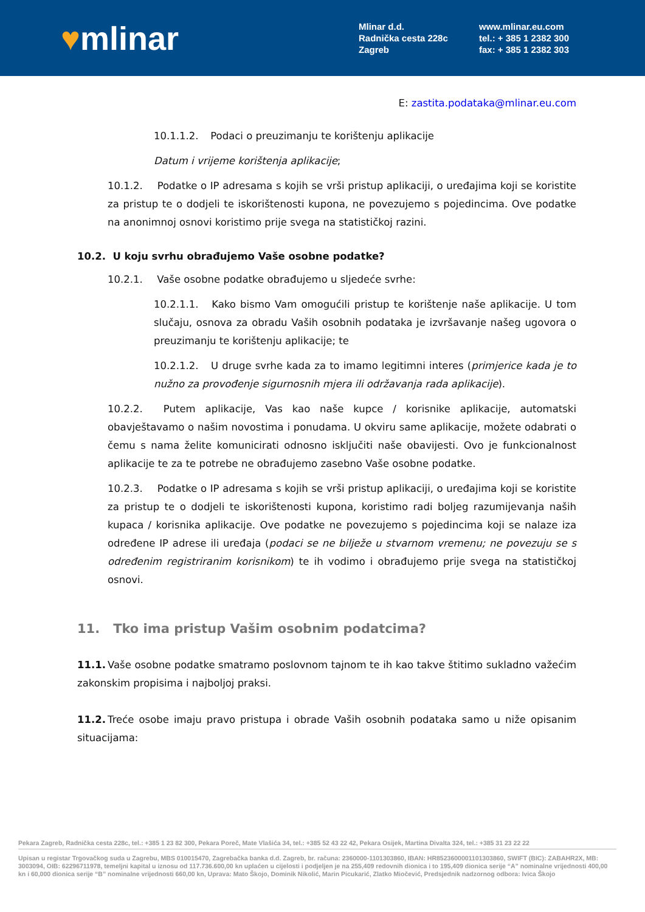♥mlinar
Mlinar d.d.
Radnička cesta 228c
Zagreb
www.mlinar.eu.com
tel.: + 385 1 2382 300
fax: + 385 1 2382 303
E: zastita.podataka@mlinar.eu.com
10.1.1.2. Podaci o preuzimanju te korištenju aplikacije
Datum i vrijeme korištenja aplikacije;
10.1.2. Podatke o IP adresama s kojih se vrši pristup aplikaciji, o uređajima koji se koristite za pristup te o dodjeli te iskorištenosti kupona, ne povezujemo s pojedincima. Ove podatke na anonimnoj osnovi koristimo prije svega na statističkoj razini.
10.2. U koju svrhu obrađujemo Vaše osobne podatke?
10.2.1. Vaše osobne podatke obrađujemo u sljedeće svrhe:
10.2.1.1. Kako bismo Vam omogućili pristup te korištenje naše aplikacije. U tom slučaju, osnova za obradu Vaših osobnih podataka je izvršavanje našeg ugovora o preuzimanju te korištenju aplikacije; te
10.2.1.2. U druge svrhe kada za to imamo legitimni interes (primjerice kada je to nužno za provođenje sigurnosnih mjera ili održavanja rada aplikacije).
10.2.2. Putem aplikacije, Vas kao naše kupce / korisnike aplikacije, automatski obavještavamo o našim novostima i ponudama. U okviru same aplikacije, možete odabrati o čemu s nama želite komunicirati odnosno isključiti naše obavijesti. Ovo je funkcionalnost aplikacije te za te potrebe ne obrađujemo zasebno Vaše osobne podatke.
10.2.3. Podatke o IP adresama s kojih se vrši pristup aplikaciji, o uređajima koji se koristite za pristup te o dodjeli te iskorištenosti kupona, koristimo radi boljeg razumijevanja naših kupaca / korisnika aplikacije. Ove podatke ne povezujemo s pojedincima koji se nalaze iza određene IP adrese ili uređaja (podaci se ne bilježe u stvarnom vremenu; ne povezuju se s određenim registriranim korisnikom) te ih vodimo i obrađujemo prije svega na statističkoj osnovi.
11. Tko ima pristup Vašim osobnim podatcima?
11.1. Vaše osobne podatke smatramo poslovnom tajnom te ih kao takve štitimo sukladno važećim zakonskim propisima i najboljoj praksi.
11.2. Treće osobe imaju pravo pristupa i obrade Vaših osobnih podataka samo u niže opisanim situacijama:
Pekara Zagreb, Radnička cesta 228c, tel.: +385 1 23 82 300, Pekara Poreč, Mate Vlašića 34, tel.: +385 52 43 22 42, Pekara Osijek, Martina Divalta 324, tel.: +385 31 23 22 22
Upisan u registar Trgovačkog suda u Zagrebu, MBS 010015470, Zagrebačka banka d.d. Zagreb, br. računa: 2360000-1101303860, IBAN: HR8523600001101303860, SWIFT (BIC): ZABAHR2X, MB: 3003094, OIB: 62296711978, temeljni kapital u iznosu od 117.736.600,00 kn uplaćen u cijelosti i podjeljen je na 255,409 redovnih dionica i to 195,409 dionica serije “A” nominalne vrijednosti 400,00 kn i 60,000 dionica serije “B” nominalne vrijednosti 660,00 kn, Uprava: Mato Škojo, Dominik Nikolić, Marin Picukarić, Zlatko Miočević, Predsjednik nadzornog odbora: Ivica Škojo